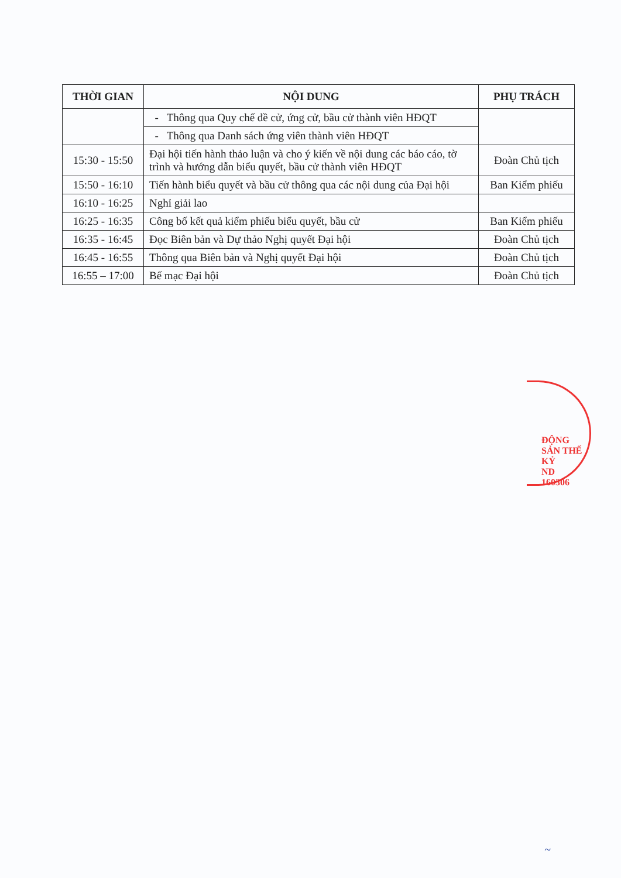| THỜI GIAN | NỘI DUNG | PHỤ TRÁCH |
| --- | --- | --- |
| | - Thông qua Quy chế đề cử, ứng cử, bầu cử thành viên HĐQT | |
| | - Thông qua Danh sách ứng viên thành viên HĐQT | |
| 15:30 - 15:50 | Đại hội tiến hành thảo luận và cho ý kiến về nội dung các báo cáo, tờ trình và hướng dẫn biểu quyết, bầu cử thành viên HĐQT | Đoàn Chủ tịch |
| 15:50 - 16:10 | Tiến hành biểu quyết và bầu cử thông qua các nội dung của Đại hội | Ban Kiểm phiếu |
| 16:10 - 16:25 | Nghỉ giải lao | |
| 16:25 - 16:35 | Công bố kết quả kiểm phiếu biểu quyết, bầu cử | Ban Kiểm phiếu |
| 16:35 - 16:45 | Đọc Biên bản và Dự thảo Nghị quyết Đại hội | Đoàn Chủ tịch |
| 16:45 - 16:55 | Thông qua Biên bản và Nghị quyết Đại hội | Đoàn Chủ tịch |
| 16:55 – 17:00 | Bế mạc Đại hội | Đoàn Chủ tịch |
ĐỘNG SẢN THẾ KỶ
ND
160306
~